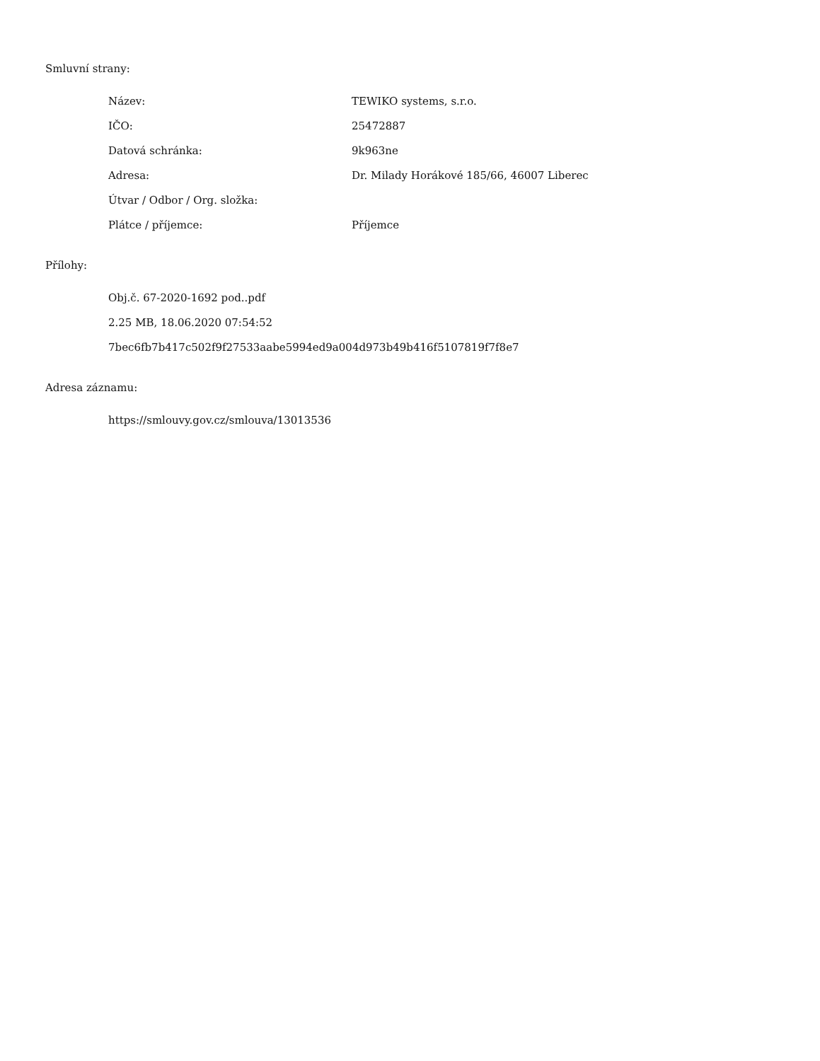Smluvní strany:
| Název: | TEWIKO systems, s.r.o. |
| IČO: | 25472887 |
| Datová schránka: | 9k963ne |
| Adresa: | Dr. Milady Horákové 185/66, 46007 Liberec |
| Útvar / Odbor / Org. složka: | |
| Plátce / příjemce: | Příjemce |
Přílohy:
Obj.č. 67-2020-1692 pod..pdf
2.25 MB, 18.06.2020 07:54:52
7bec6fb7b417c502f9f27533aabe5994ed9a004d973b49b416f5107819f7f8e7
Adresa záznamu:
https://smlouvy.gov.cz/smlouva/13013536